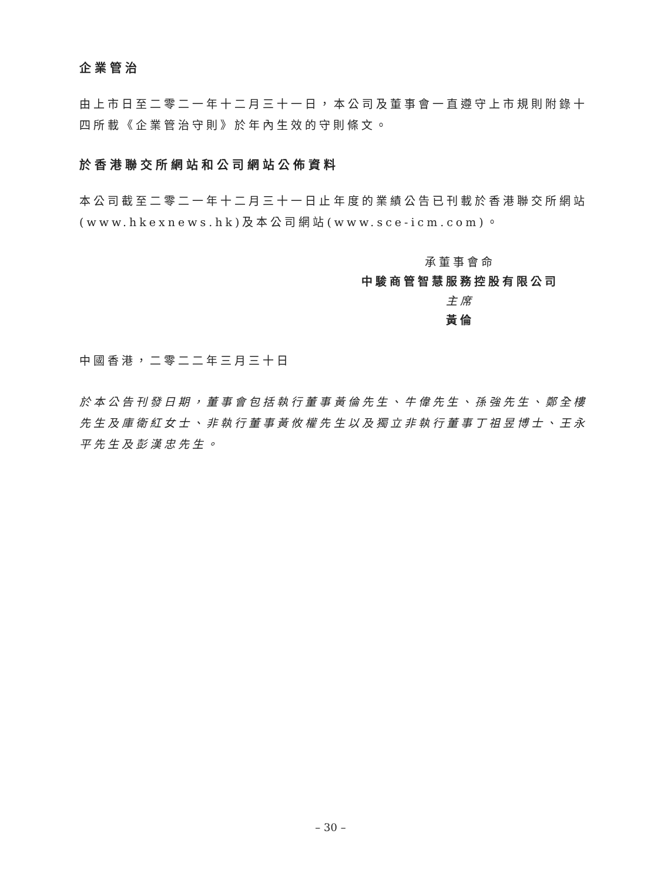企業管治
由上市日至二零二一年十二月三十一日，本公司及董事會一直遵守上市規則附錄十四所載《企業管治守則》於年內生效的守則條文。
於香港聯交所網站和公司網站公佈資料
本公司截至二零二一年十二月三十一日止年度的業績公告已刊載於香港聯交所網站(www.hkexnews.hk)及本公司網站(www.sce-icm.com)。
承董事會命
中駿商管智慧服務控股有限公司
主席
黃倫
中國香港，二零二二年三月三十日
於本公告刊發日期，董事會包括執行董事黃倫先生、牛偉先生、孫強先生、鄭全樓先生及庫衛紅女士、非執行董事黃攸權先生以及獨立非執行董事丁祖昱博士、王永平先生及彭漢忠先生。
– 30 –